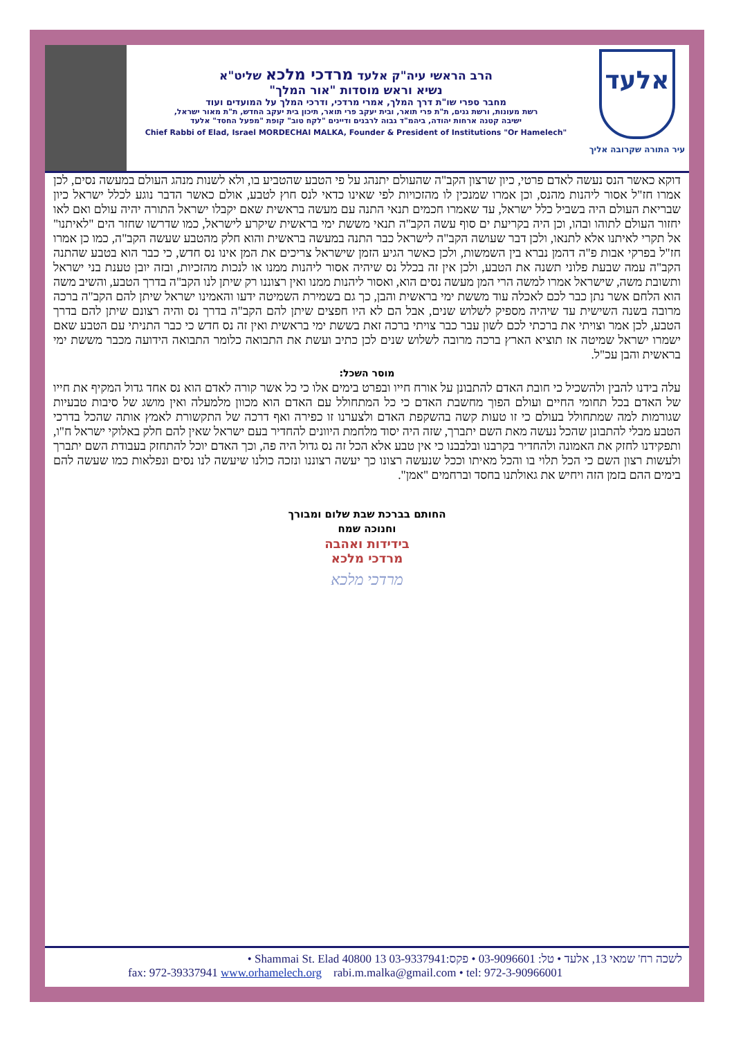הרב הראשי עיה"ק אלעד מרדכי מלכא שליט"א
נשיא וראש מוסדות "אור המלך"
מחבר ספרי שו"ת דרך המלך, אמרי מרדכי, ודרכי המלך על המועדים ועוד
רשת מעונות, ורשת גנים, ת"ת פרי תואר, ובית יעקב פרי תואר, תיכון בית יעקב החדש, ת"ת מאור ישראל,
ישיבה קטנה ארחות יהודה, ביהמ"ד גבוה לרבנים ודיינים "לקח טוב" קופת "מפעל החסד" אלעד
Chief Rabbi of Elad, Israel MORDECHAI MALKA, Founder & President of Institutions "Or Hamelech"
אלעד
עיר התורה שקרובה אליך
דוקא כאשר הנס נעשה לאדם פרטי, כיון שרצון הקב"ה שהעולם יתנהג על פי הטבע שהטביע בו, ולא לשנות מנהג העולם במעשה נסים, לכן אמרו חז"ל אסור ליהנות מהנס, וכן אמרו שמנכין לו מהזכויות לפי שאינו כדאי לנס חוץ לטבע, אולם כאשר הדבר נוגע לכלל ישראל כיון שבריאת העולם היה בשביל כלל ישראל, עד שאמרו חכמים תנאי התנה עם מעשה בראשית שאם יקבלו ישראל התורה יהיה עולם ואם לאו יחזור העולם לתוהו ובהו, וכן היה בקריעת ים סוף עשה הקב"ה תנאי מששת ימי בראשית שיקרע לישראל, כמו שדרשו שחזר הים "לאיתנו" אל תקרי לאיתנו אלא לתנאו, ולכן דבר שעושה הקב"ה לישראל כבר התנה במעשה בראשית והוא חלק מהטבע שעשה הקב"ה, כמו כן אמרו חז"ל בפרקי אבות פ"ה דהמן נברא בין השמשות, ולכן כאשר הגיע הזמן שישראל צריכים את המן אינו נס חדש, כי כבר הוא בטבע שהתנה הקב"ה עמה שבעת פלוני תשנה את הטבע, ולכן אין זה בכלל נס שיהיה אסור ליהנות ממנו או לנכות מהזכיות, ובזה יובן טענת בני ישראל ותשובת משה, שישראל אמרו למשה הרי המן מעשה נסים הוא, ואסור ליהנות ממנו ואין רצוננו רק שיתן לנו הקב"ה בדרך הטבע, והשיב משה הוא הלחם אשר נתן כבר לכם לאכלה עוד מששת ימי בראשית והבן, כך גם בשמירת השמיטה ידעו והאמינו ישראל שיתן להם הקב"ה ברכה מרובה בשנה השישית עד שיהיה מספיק לשלוש שנים, אבל הם לא היו חפצים שיתן להם הקב"ה בדרך נס והיה רצונם שיתן להם בדרך הטבע, לכן אמר וצויתי את ברכתי לכם לשון עבר כבר צויתי ברכה זאת בששת ימי בראשית ואין זה נס חדש כי כבר התניתי עם הטבע שאם ישמרו ישראל שמיטה אז תוציא הארץ ברכה מרובה לשלוש שנים לכן כתיב ועשת את התבואה כלומר התבואה הידועה מכבר מששת ימי בראשית והבן עכ"ל.
מוסר השכל:
עלה בידנו להבין ולהשכיל כי חובת האדם להתבונן על אורח חייו ובפרט בימים אלו כי כל אשר קורה לאדם הוא נס אחד גדול המקיף את חייו של האדם בכל תחומי החיים ועולם הפוך מחשבת האדם כי כל המתחולל עם האדם הוא מכוון מלמעלה ואין מושג של סיבות טבעיות שגורמות למה שמתחולל בעולם כי זו טעות קשה בהשקפת האדם ולצערנו זו כפירה ואף דרכה של התקשורת לאמץ אותה שהכל בדרכי הטבע מבלי להתבונן שהכל נעשה מאת השם יתברך, שזה היה יסוד מלחמת היוונים להחדיר בעם ישראל שאין להם חלק באלוקי ישראל ח"ו, ותפקידנו לחזק את האמונה ולהחדיר בקרבנו ובלבבנו כי אין טבע אלא הכל זה נס גדול היה פה, וכך האדם יוכל להתחזק בעבודת השם יתברך ולעשות רצון השם כי הכל תלוי בו והכל מאיתו וככל שנעשה רצונו כך יעשה רצוננו ונזכה כולנו שיעשה לנו נסים ונפלאות כמו שעשה להם בימים ההם בזמן הזה ויחיש את גאולתנו בחסד וברחמים "אמן".
החותם בברכת שבת שלום ומבורך
וחנוכה שמח
בידידות ואהבה
מרדכי מלכא
מרדכי מלכא
לשכה רח' שמאי 13, אלעד • טל: 03-9096601 • פקס:03-9337941 13 Shammai St. Elad 40800 •
fax: 972-39337941 www.orhamelech.org rabi.m.malka@gmail.com • tel: 972-3-90966001